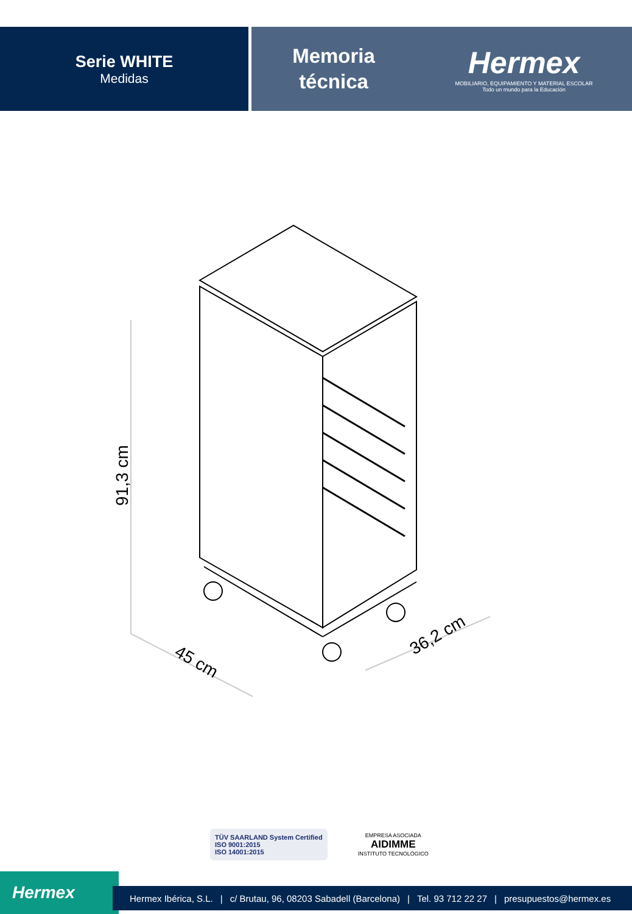Serie WHITE
Medidas
Memoria
técnica
Hermex
MOBILIARIO, EQUIPAMIENTO Y MATERIAL ESCOLAR
Todo un mundo para la Educación
91,3 cm
45 cm
36,2 cm
TÜV SAARLAND System Certified
ISO 9001:2015
ISO 14001:2015
EMPRESA ASOCIADA
AIDIMME
INSTITUTO TECNOLÓGICO
Hermex
Hermex Ibérica, S.L. | c/ Brutau, 96, 08203 Sabadell (Barcelona) | Tel. 93 712 22 27 | presupuestos@hermex.es